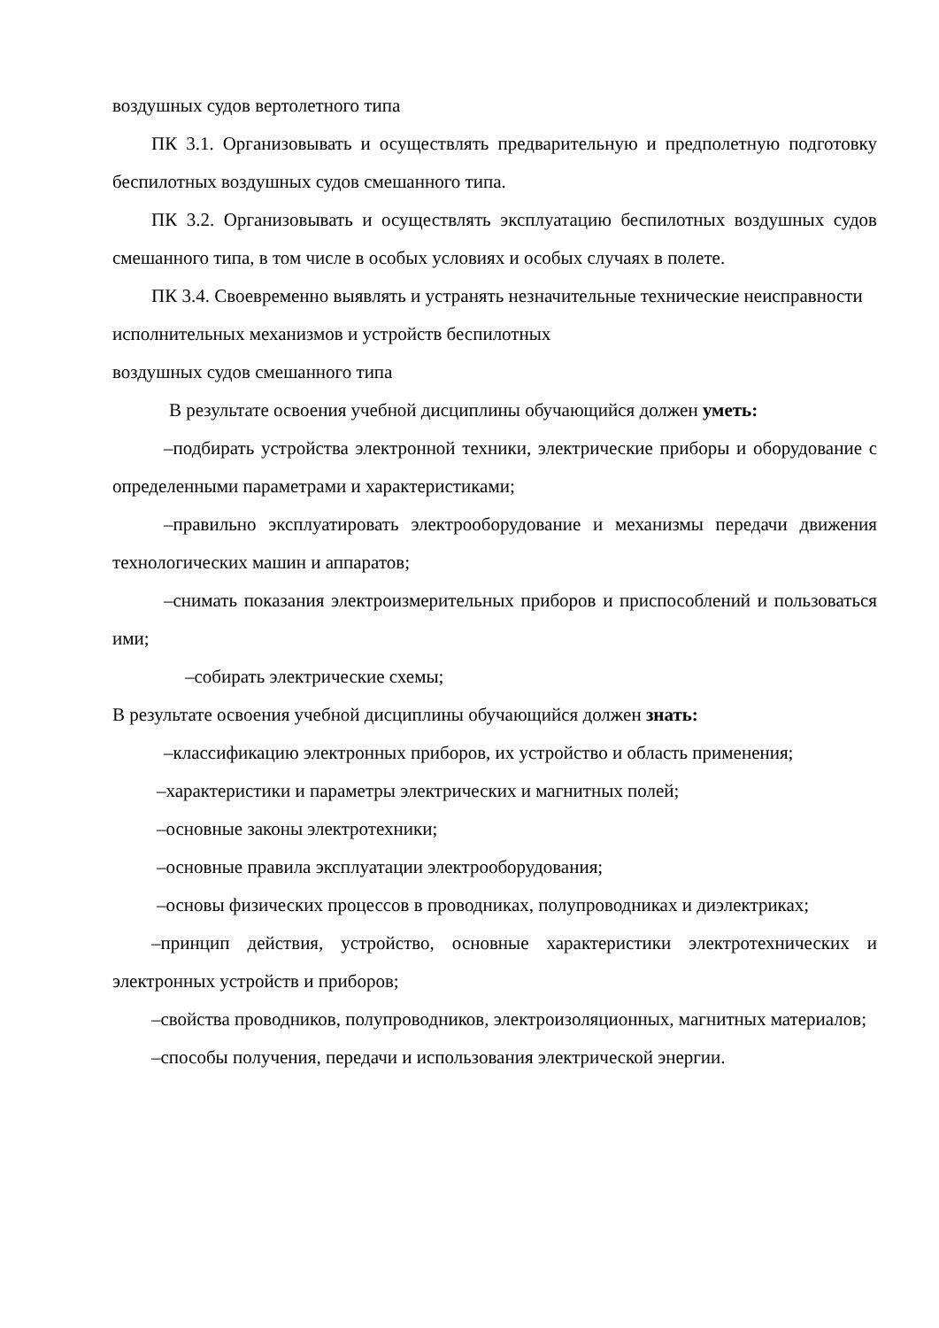воздушных судов вертолетного типа
ПК 3.1. Организовывать и осуществлять предварительную и предполетную подготовку беспилотных воздушных судов смешанного типа.
ПК 3.2. Организовывать и осуществлять эксплуатацию беспилотных воздушных судов смешанного типа, в том числе в особых условиях и особых случаях в полете.
ПК 3.4. Своевременно выявлять и устранять незначительные технические неисправности исполнительных механизмов и устройств беспилотных
воздушных судов смешанного типа
В результате освоения учебной дисциплины обучающийся должен уметь:
–подбирать устройства электронной техники, электрические приборы и оборудование с определенными параметрами и характеристиками;
–правильно эксплуатировать электрооборудование и механизмы передачи движения технологических машин и аппаратов;
–снимать показания электроизмерительных приборов и приспособлений и пользоваться ими;
–собирать электрические схемы;
В результате освоения учебной дисциплины обучающийся должен знать:
–классификацию электронных приборов, их устройство и область применения;
–характеристики и параметры электрических и магнитных полей;
–основные законы электротехники;
–основные правила эксплуатации электрооборудования;
–основы физических процессов в проводниках, полупроводниках и диэлектриках;
–принцип действия, устройство, основные характеристики электротехнических и электронных устройств и приборов;
–свойства проводников, полупроводников, электроизоляционных, магнитных материалов;
–способы получения, передачи и использования электрической энергии.